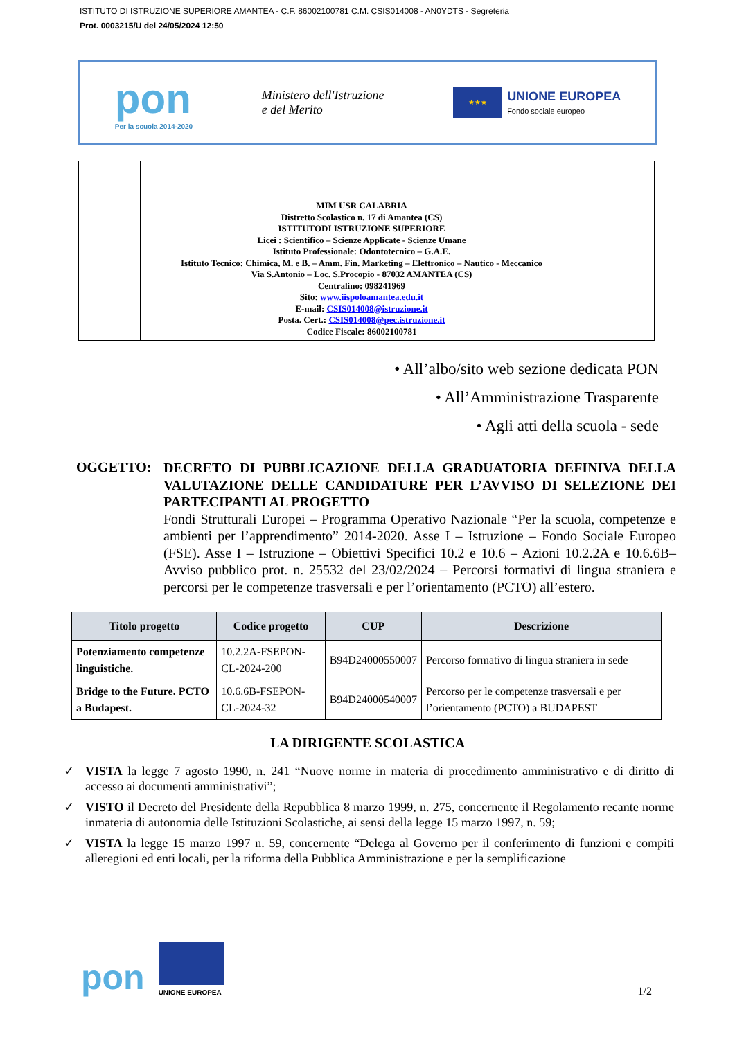ISTITUTO DI ISTRUZIONE SUPERIORE AMANTEA - C.F. 86002100781 C.M. CSIS014008 - AN0YDTS - Segreteria
Prot. 0003215/U del 24/05/2024 12:50
pon
Per la scuola 2014-2020
Ministero dell'Istruzione
e del Merito
★★★
UNIONE EUROPEA
Fondo sociale europeo
| | MIM USR CALABRIA Distretto Scolastico n. 17 di Amantea (CS) ISTITUTODI ISTRUZIONE SUPERIORE Licei : Scientifico – Scienze Applicate - Scienze Umane Istituto Professionale: Odontotecnico – G.A.E. Istituto Tecnico: Chimica, M. e B. – Amm. Fin. Marketing – Elettronico – Nautico - Meccanico Via S.Antonio – Loc. S.Procopio - 87032 AMANTEA (CS) Centralino: 098241969 Sito: www.iispoloamantea.edu.it E-mail: CSIS014008@istruzione.it Posta. Cert.: CSIS014008@pec.istruzione.it Codice Fiscale: 86002100781 | |
• All’albo/sito web sezione dedicata PON
• All’Amministrazione Trasparente
• Agli atti della scuola - sede
OGGETTO:
DECRETO DI PUBBLICAZIONE DELLA GRADUATORIA DEFINIVA DELLA VALUTAZIONE DELLE CANDIDATURE PER L’AVVISO DI SELEZIONE DEI PARTECIPANTI AL PROGETTO
Fondi Strutturali Europei – Programma Operativo Nazionale “Per la scuola, competenze e ambienti per l’apprendimento” 2014-2020. Asse I – Istruzione – Fondo Sociale Europeo (FSE). Asse I – Istruzione – Obiettivi Specifici 10.2 e 10.6 – Azioni 10.2.2A e 10.6.6B– Avviso pubblico prot. n. 25532 del 23/02/2024 – Percorsi formativi di lingua straniera e percorsi per le competenze trasversali e per l’orientamento (PCTO) all’estero.
| Titolo progetto | Codice progetto | CUP | Descrizione |
| --- | --- | --- | --- |
| Potenziamento competenze linguistiche. | 10.2.2A-FSEPON-CL-2024-200 | B94D24000550007 | Percorso formativo di lingua straniera in sede |
| Bridge to the Future. PCTO a Budapest. | 10.6.6B-FSEPON-CL-2024-32 | B94D24000540007 | Percorso per le competenze trasversali e per l’orientamento (PCTO) a BUDAPEST |
LA DIRIGENTE SCOLASTICA
✓ VISTA la legge 7 agosto 1990, n. 241 “Nuove norme in materia di procedimento amministrativo e di diritto di accesso ai documenti amministrativi”;
✓ VISTO il Decreto del Presidente della Repubblica 8 marzo 1999, n. 275, concernente il Regolamento recante norme inmateria di autonomia delle Istituzioni Scolastiche, ai sensi della legge 15 marzo 1997, n. 59;
✓ VISTA la legge 15 marzo 1997 n. 59, concernente “Delega al Governo per il conferimento di funzioni e compiti alleregioni ed enti locali, per la riforma della Pubblica Amministrazione e per la semplificazione
pon
UNIONE EUROPEA
1/2